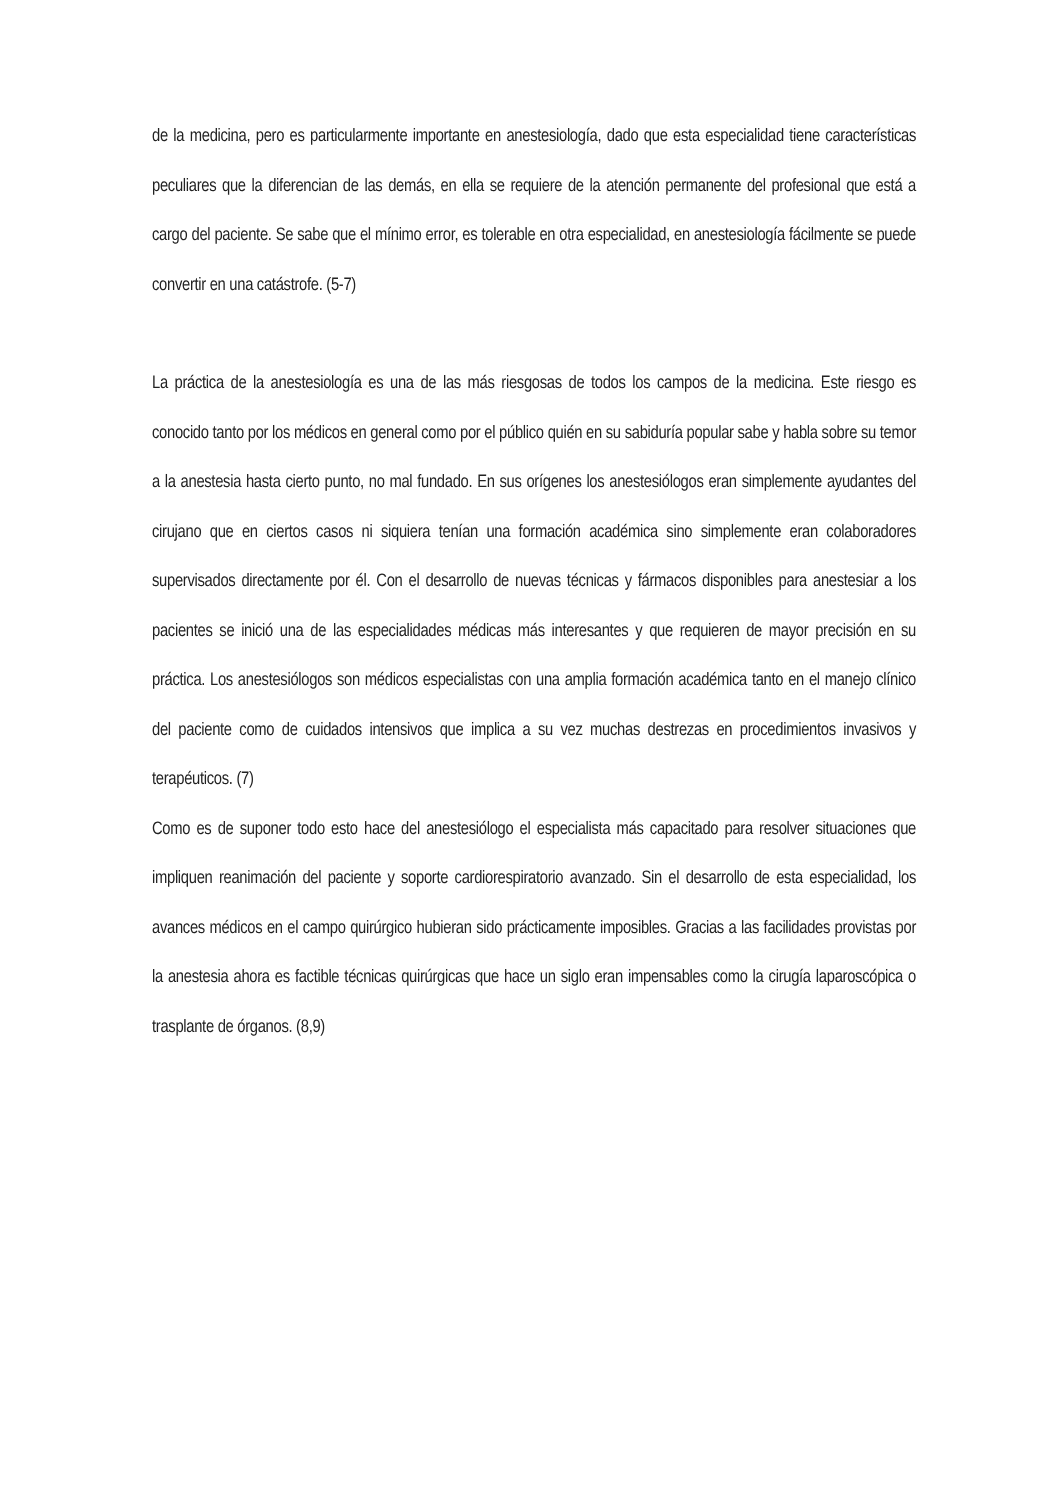de la medicina, pero es particularmente importante en anestesiología, dado que esta especialidad tiene características peculiares que la diferencian de las demás, en ella se requiere de la atención permanente del profesional que está a cargo del paciente. Se sabe que el mínimo error, es tolerable en otra especialidad, en anestesiología fácilmente se puede convertir en una catástrofe. (5-7)
La práctica de la anestesiología es una de las más riesgosas de todos los campos de la medicina. Este riesgo es conocido tanto por los médicos en general como por el público quién en su sabiduría popular sabe y habla sobre su temor a la anestesia hasta cierto punto, no mal fundado. En sus orígenes los anestesiólogos eran simplemente ayudantes del cirujano que en ciertos casos ni siquiera tenían una formación académica sino simplemente eran colaboradores supervisados directamente por él. Con el desarrollo de nuevas técnicas y fármacos disponibles para anestesiar a los pacientes se inició una de las especialidades médicas más interesantes y que requieren de mayor precisión en su práctica. Los anestesiólogos son médicos especialistas con una amplia formación académica tanto en el manejo clínico del paciente como de cuidados intensivos que implica a su vez muchas destrezas en procedimientos invasivos y terapéuticos. (7)
Como es de suponer todo esto hace del anestesiólogo el especialista más capacitado para resolver situaciones que impliquen reanimación del paciente y soporte cardiorespiratorio avanzado. Sin el desarrollo de esta especialidad, los avances médicos en el campo quirúrgico hubieran sido prácticamente imposibles. Gracias a las facilidades provistas por la anestesia ahora es factible técnicas quirúrgicas que hace un siglo eran impensables como la cirugía laparoscópica o trasplante de órganos. (8,9)